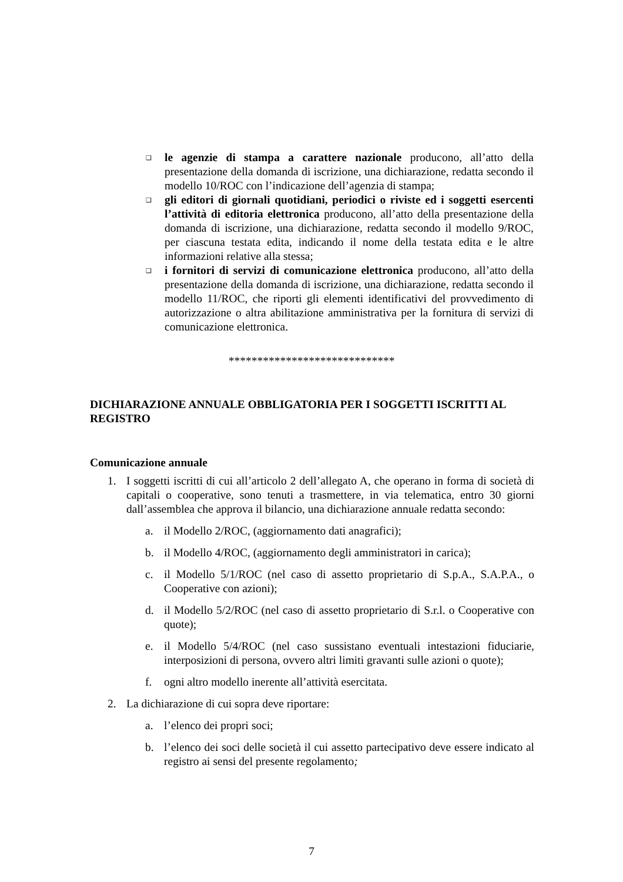❑ le agenzie di stampa a carattere nazionale producono, all’atto della presentazione della domanda di iscrizione, una dichiarazione, redatta secondo il modello 10/ROC con l’indicazione dell’agenzia di stampa;
❑ gli editori di giornali quotidiani, periodici o riviste ed i soggetti esercenti l’attività di editoria elettronica producono, all’atto della presentazione della domanda di iscrizione, una dichiarazione, redatta secondo il modello 9/ROC, per ciascuna testata edita, indicando il nome della testata edita e le altre informazioni relative alla stessa;
❑ i fornitori di servizi di comunicazione elettronica producono, all’atto della presentazione della domanda di iscrizione, una dichiarazione, redatta secondo il modello 11/ROC, che riporti gli elementi identificativi del provvedimento di autorizzazione o altra abilitazione amministrativa per la fornitura di servizi di comunicazione elettronica.
*****************************
DICHIARAZIONE ANNUALE OBBLIGATORIA PER I SOGGETTI ISCRITTI AL REGISTRO
Comunicazione annuale
1. I soggetti iscritti di cui all’articolo 2 dell’allegato A, che operano in forma di società di capitali o cooperative, sono tenuti a trasmettere, in via telematica, entro 30 giorni dall’assemblea che approva il bilancio, una dichiarazione annuale redatta secondo:
a. il Modello 2/ROC, (aggiornamento dati anagrafici);
b. il Modello 4/ROC, (aggiornamento degli amministratori in carica);
c. il Modello 5/1/ROC (nel caso di assetto proprietario di S.p.A., S.A.P.A., o Cooperative con azioni);
d. il Modello 5/2/ROC (nel caso di assetto proprietario di S.r.l. o Cooperative con quote);
e. il Modello 5/4/ROC (nel caso sussistano eventuali intestazioni fiduciarie, interposizioni di persona, ovvero altri limiti gravanti sulle azioni o quote);
f. ogni altro modello inerente all’attività esercitata.
2. La dichiarazione di cui sopra deve riportare:
a. l’elenco dei propri soci;
b. l’elenco dei soci delle società il cui assetto partecipativo deve essere indicato al registro ai sensi del presente regolamento;
7